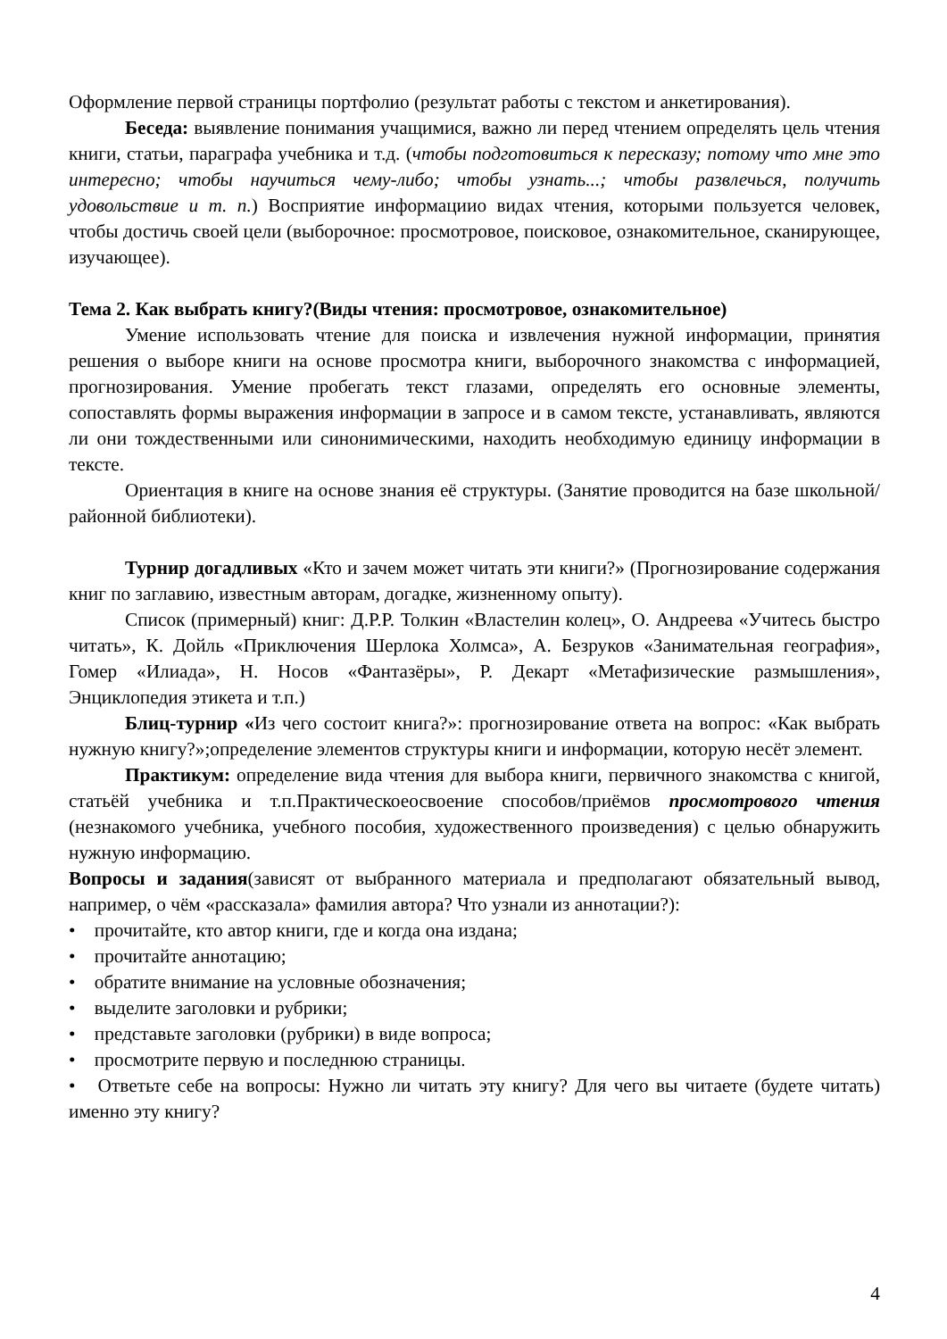Оформление первой страницы портфолио (результат работы с текстом и анкетирования).
Беседа: выявление понимания учащимися, важно ли перед чтением определять цель чтения книги, статьи, параграфа учебника и т.д. (чтобы подготовиться к пересказу; потому что мне это интересно; чтобы научиться чему-либо; чтобы узнать...; чтобы развлечься, получить удовольствие и т. п.) Восприятие информациио видах чтения, которыми пользуется человек, чтобы достичь своей цели (выборочное: просмотровое, поисковое, ознакомительное, сканирующее, изучающее).
Тема 2. Как выбрать книгу?(Виды чтения: просмотровое, ознакомительное)
Умение использовать чтение для поиска и извлечения нужной информации, принятия решения о выборе книги на основе просмотра книги, выборочного знакомства с информацией, прогнозирования. Умение пробегать текст глазами, определять его основные элементы, сопоставлять формы выражения информации в запросе и в самом тексте, устанавливать, являются ли они тождественными или синонимическими, находить необходимую единицу информации в тексте.
Ориентация в книге на основе знания её структуры. (Занятие проводится на базе школьной/районной библиотеки).
Турнир догадливых «Кто и зачем может читать эти книги?» (Прогнозирование содержания книг по заглавию, известным авторам, догадке, жизненному опыту).
Список (примерный) книг: Д.Р.Р. Толкин «Властелин колец», О. Андреева «Учитесь быстро читать», К. Дойль «Приключения Шерлока Холмса», А. Безруков «Занимательная география», Гомер «Илиада», Н. Носов «Фантазёры», Р. Декарт «Метафизические размышления», Энциклопедия этикета и т.п.)
Блиц-турнир «Из чего состоит книга?»: прогнозирование ответа на вопрос: «Как выбрать нужную книгу?»;определение элементов структуры книги и информации, которую несёт элемент.
Практикум: определение вида чтения для выбора книги, первичного знакомства с книгой, статьёй учебника и т.п.Практическоеосвоение способов/приёмов просмотрового чтения (незнакомого учебника, учебного пособия, художественного произведения) с целью обнаружить нужную информацию.
Вопросы и задания(зависят от выбранного материала и предполагают обязательный вывод, например, о чём «рассказала» фамилия автора? Что узнали из аннотации?):
• прочитайте, кто автор книги, где и когда она издана;
• прочитайте аннотацию;
• обратите внимание на условные обозначения;
• выделите заголовки и рубрики;
• представьте заголовки (рубрики) в виде вопроса;
• просмотрите первую и последнюю страницы.
• Ответьте себе на вопросы: Нужно ли читать эту книгу? Для чего вы читаете (будете читать) именно эту книгу?
4